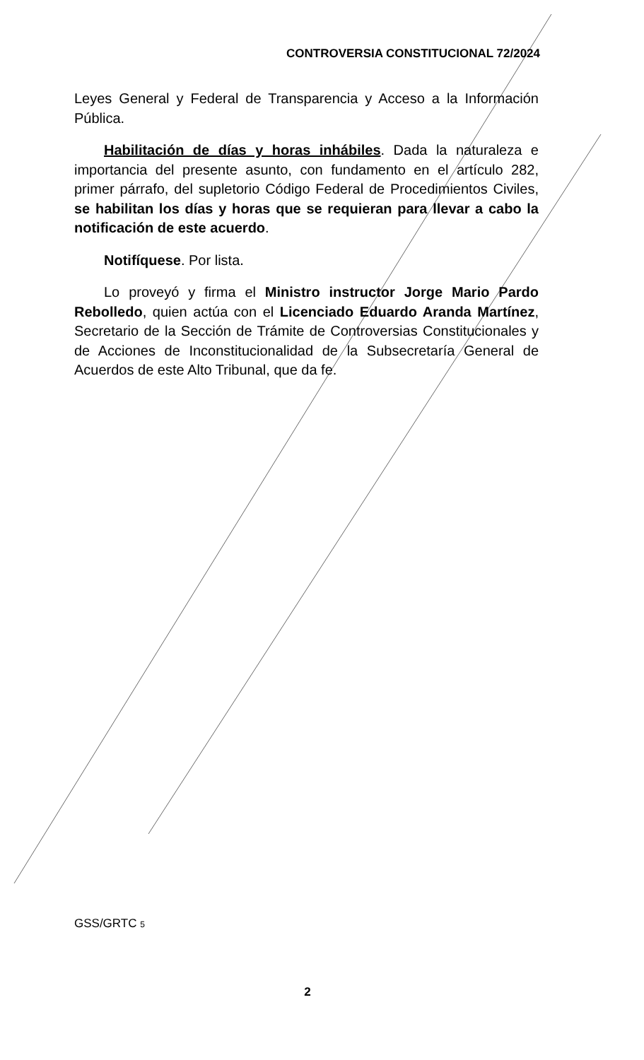CONTROVERSIA CONSTITUCIONAL 72/2024
Leyes General y Federal de Transparencia y Acceso a la Información Pública.
Habilitación de días y horas inhábiles. Dada la naturaleza e importancia del presente asunto, con fundamento en el artículo 282, primer párrafo, del supletorio Código Federal de Procedimientos Civiles, se habilitan los días y horas que se requieran para llevar a cabo la notificación de este acuerdo.
Notifíquese. Por lista.
Lo proveyó y firma el Ministro instructor Jorge Mario Pardo Rebolledo, quien actúa con el Licenciado Eduardo Aranda Martínez, Secretario de la Sección de Trámite de Controversias Constitucionales y de Acciones de Inconstitucionalidad de la Subsecretaría General de Acuerdos de este Alto Tribunal, que da fe.
GSS/GRTC 5
2